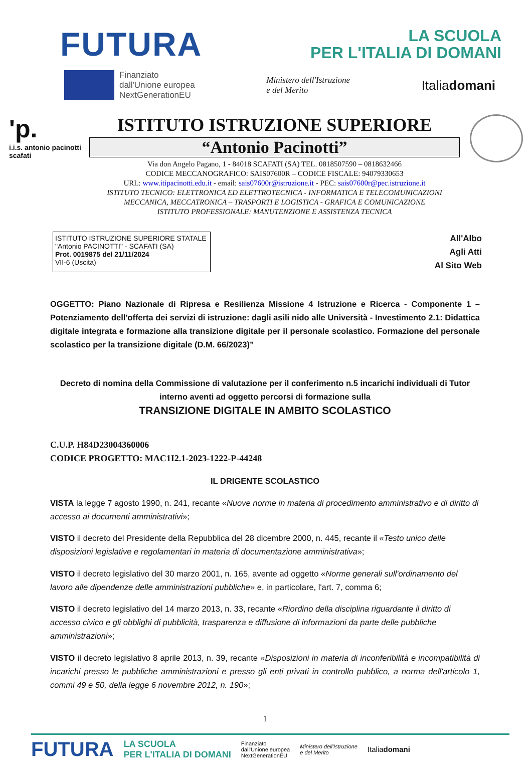FUTURA
LA SCUOLA
PER L'ITALIA DI DOMANI
Finanziato
dall'Unione europea
NextGenerationEU
Ministero dell'Istruzione
e del Merito Italiadomani
'p.
i.i.s. antonio pacinotti scafati
ISTITUTO ISTRUZIONE SUPERIORE
“Antonio Pacinotti”
Via don Angelo Pagano, 1 - 84018 SCAFATI (SA) TEL. 0818507590 – 0818632466
CODICE MECCANOGRAFICO: SAIS07600R – CODICE FISCALE: 94079330653
URL: www.itipacinotti.edu.it - email: sais07600r@istruzione.it - PEC: sais07600r@pec.istruzione.it
ISTITUTO TECNICO: ELETTRONICA ED ELETTROTECNICA - INFORMATICA E TELECOMUNICAZIONI
MECCANICA, MECCATRONICA – TRASPORTI E LOGISTICA - GRAFICA E COMUNICAZIONE
ISTITUTO PROFESSIONALE: MANUTENZIONE E ASSISTENZA TECNICA
ISTITUTO ISTRUZIONE SUPERIORE STATALE
"Antonio PACINOTTI" - SCAFATI (SA)
Prot. 0019875 del 21/11/2024
VII-6 (Uscita)
All'Albo
Agli Atti
Al Sito Web
OGGETTO: Piano Nazionale di Ripresa e Resilienza Missione 4 Istruzione e Ricerca - Componente 1 – Potenziamento dell'offerta dei servizi di istruzione: dagli asili nido alle Università - Investimento 2.1: Didattica digitale integrata e formazione alla transizione digitale per il personale scolastico. Formazione del personale scolastico per la transizione digitale (D.M. 66/2023)”
Decreto di nomina della Commissione di valutazione per il conferimento n.5 incarichi individuali di Tutor interno aventi ad oggetto percorsi di formazione sulla
TRANSIZIONE DIGITALE IN AMBITO SCOLASTICO
C.U.P. H84D23004360006
CODICE PROGETTO: MAC1I2.1-2023-1222-P-44248
IL DRIGENTE SCOLASTICO
VISTA la legge 7 agosto 1990, n. 241, recante «Nuove norme in materia di procedimento amministrativo e di diritto di accesso ai documenti amministrativi»;
VISTO il decreto del Presidente della Repubblica del 28 dicembre 2000, n. 445, recante il «Testo unico delle disposizioni legislative e regolamentari in materia di documentazione amministrativa»;
VISTO il decreto legislativo del 30 marzo 2001, n. 165, avente ad oggetto «Norme generali sull'ordinamento del lavoro alle dipendenze delle amministrazioni pubbliche» e, in particolare, l'art. 7, comma 6;
VISTO il decreto legislativo del 14 marzo 2013, n. 33, recante «Riordino della disciplina riguardante il diritto di accesso civico e gli obblighi di pubblicità, trasparenza e diffusione di informazioni da parte delle pubbliche amministrazioni»;
VISTO il decreto legislativo 8 aprile 2013, n. 39, recante «Disposizioni in materia di inconferibilità e incompatibilità di incarichi presso le pubbliche amministrazioni e presso gli enti privati in controllo pubblico, a norma dell'articolo 1, commi 49 e 50, della legge 6 novembre 2012, n. 190»;
1
FUTURA LA SCUOLA
PER L'ITALIA DI DOMANI Finanziato
dall'Unione europea
NextGenerationEU Ministero dell'Istruzione
e del Merito Italiadomani